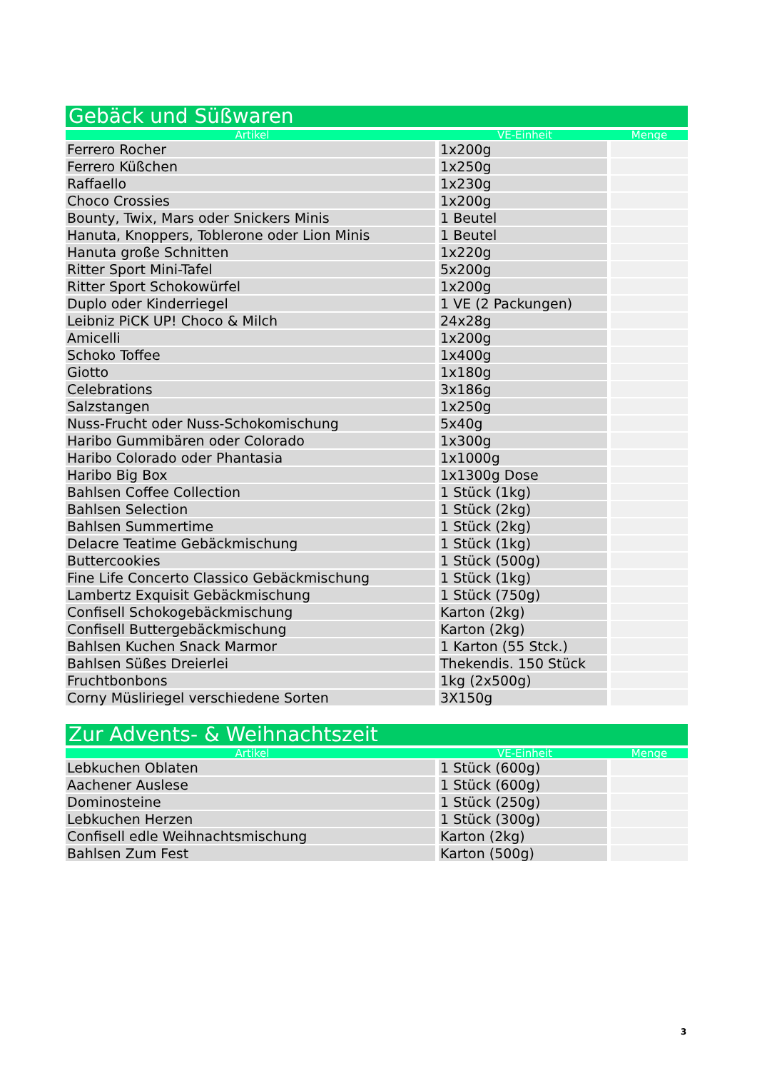Gebäck und Süßwaren
| Artikel | VE-Einheit | Menge |
| --- | --- | --- |
| Ferrero Rocher | 1x200g | |
| Ferrero Küßchen | 1x250g | |
| Raffaello | 1x230g | |
| Choco Crossies | 1x200g | |
| Bounty, Twix, Mars oder Snickers Minis | 1 Beutel | |
| Hanuta, Knoppers, Toblerone oder Lion Minis | 1 Beutel | |
| Hanuta große Schnitten | 1x220g | |
| Ritter Sport Mini-Tafel | 5x200g | |
| Ritter Sport Schokowürfel | 1x200g | |
| Duplo oder Kinderriegel | 1 VE (2 Packungen) | |
| Leibniz PiCK UP! Choco & Milch | 24x28g | |
| Amicelli | 1x200g | |
| Schoko Toffee | 1x400g | |
| Giotto | 1x180g | |
| Celebrations | 3x186g | |
| Salzstangen | 1x250g | |
| Nuss-Frucht oder Nuss-Schokomischung | 5x40g | |
| Haribo Gummibären oder Colorado | 1x300g | |
| Haribo Colorado oder Phantasia | 1x1000g | |
| Haribo Big Box | 1x1300g Dose | |
| Bahlsen Coffee Collection | 1 Stück (1kg) | |
| Bahlsen Selection | 1 Stück (2kg) | |
| Bahlsen Summertime | 1 Stück (2kg) | |
| Delacre Teatime Gebäckmischung | 1 Stück (1kg) | |
| Buttercookies | 1 Stück (500g) | |
| Fine Life Concerto Classico Gebäckmischung | 1 Stück (1kg) | |
| Lambertz Exquisit Gebäckmischung | 1 Stück (750g) | |
| Confisell Schokogebäckmischung | Karton (2kg) | |
| Confisell Buttergebäckmischung | Karton (2kg) | |
| Bahlsen Kuchen Snack Marmor | 1 Karton (55 Stck.) | |
| Bahlsen Süßes Dreierlei | Thekendis. 150 Stück | |
| Fruchtbonbons | 1kg (2x500g) | |
| Corny Müsliriegel verschiedene Sorten | 3X150g | |
Zur Advents- & Weihnachtszeit
| Artikel | VE-Einheit | Menge |
| --- | --- | --- |
| Lebkuchen Oblaten | 1 Stück (600g) | |
| Aachener Auslese | 1 Stück (600g) | |
| Dominosteine | 1 Stück (250g) | |
| Lebkuchen Herzen | 1 Stück (300g) | |
| Confisell edle Weihnachtsmischung | Karton (2kg) | |
| Bahlsen Zum Fest | Karton (500g) | |
3